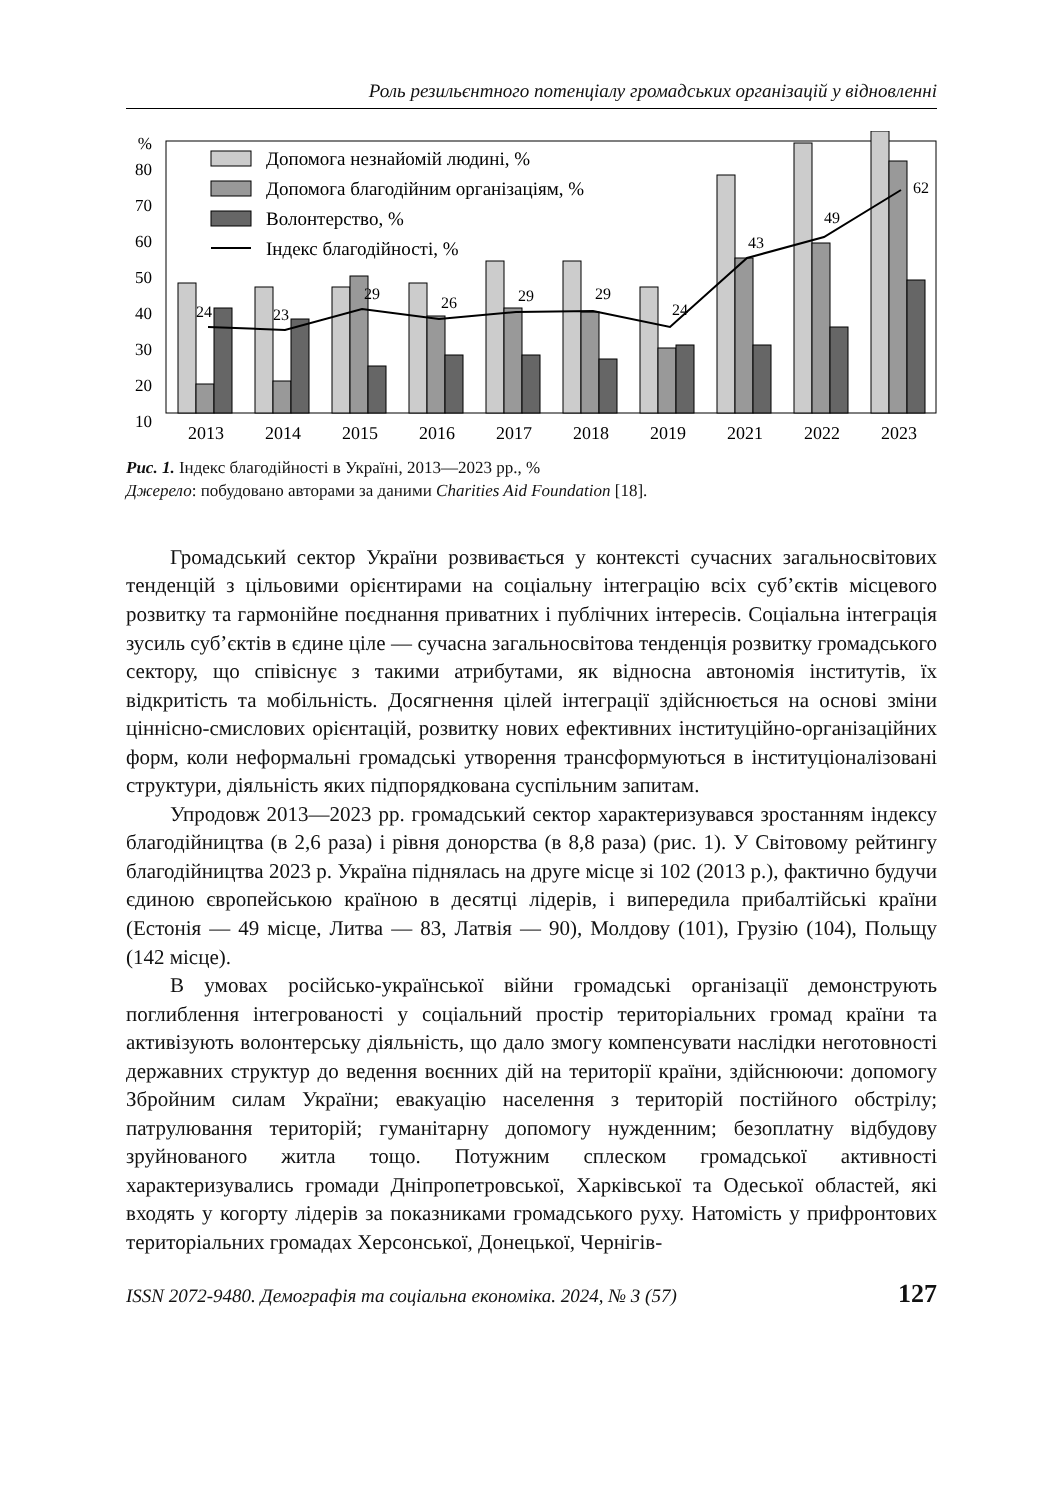Роль резильєнтного потенціалу громадських організацій у відновленні
%
80
70
60
50
40
30
20
10
0
2013
2014
2015
2016
2017
2018
2019
2021
2022
2023
24
23
29
26
29
29
24
43
49
62
Допомога незнайомій людині, %
Допомога благодійним організаціям, %
Волонтерство, %
Індекс благодійності, %
Рис. 1. Індекс благодійності в Україні, 2013—2023 рр., %
Джерело: побудовано авторами за даними Charities Aid Foundation [18].
Громадський сектор України розвивається у контексті сучасних загальносвітових тенденцій з цільовими орієнтирами на соціальну інтеграцію всіх суб’єктів місцевого розвитку та гармонійне поєднання приватних і публічних інтересів. Соціальна інтеграція зусиль суб’єктів в єдине ціле — сучасна загальносвітова тенденція розвитку громадського сектору, що співіснує з такими атрибутами, як відносна автономія інститутів, їх відкритість та мобільність. Досягнення цілей інтеграції здійснюється на основі зміни ціннісно-смислових орієнтацій, розвитку нових ефективних інституційно-організаційних форм, коли неформальні громадські утворення трансформуються в інституціоналізовані структури, діяльність яких підпорядкована суспільним запитам.
Упродовж 2013—2023 рр. громадський сектор характеризувався зростанням індексу благодійництва (в 2,6 раза) і рівня донорства (в 8,8 раза) (рис. 1). У Світовому рейтингу благодійництва 2023 р. Україна піднялась на друге місце зі 102 (2013 р.), фактично будучи єдиною європейською країною в десятці лідерів, і випередила прибалтійські країни (Естонія — 49 місце, Литва — 83, Латвія — 90), Молдову (101), Грузію (104), Польщу (142 місце).
В умовах російсько-української війни громадські організації демонструють поглиблення інтегрованості у соціальний простір територіальних громад країни та активізують волонтерську діяльність, що дало змогу компенсувати наслідки неготовності державних структур до ведення воєнних дій на території країни, здійснюючи: допомогу Збройним силам України; евакуацію населення з територій постійного обстрілу; патрулювання територій; гуманітарну допомогу нужденним; безоплатну відбудову зруйнованого житла тощо. Потужним сплеском громадської активності характеризувались громади Дніпропетровської, Харківської та Одеської областей, які входять у когорту лідерів за показниками громадського руху. Натомість у прифронтових територіальних громадах Херсонської, Донецької, Чернігів-
ISSN 2072-9480. Демографія та соціальна економіка. 2024, № 3 (57) 127